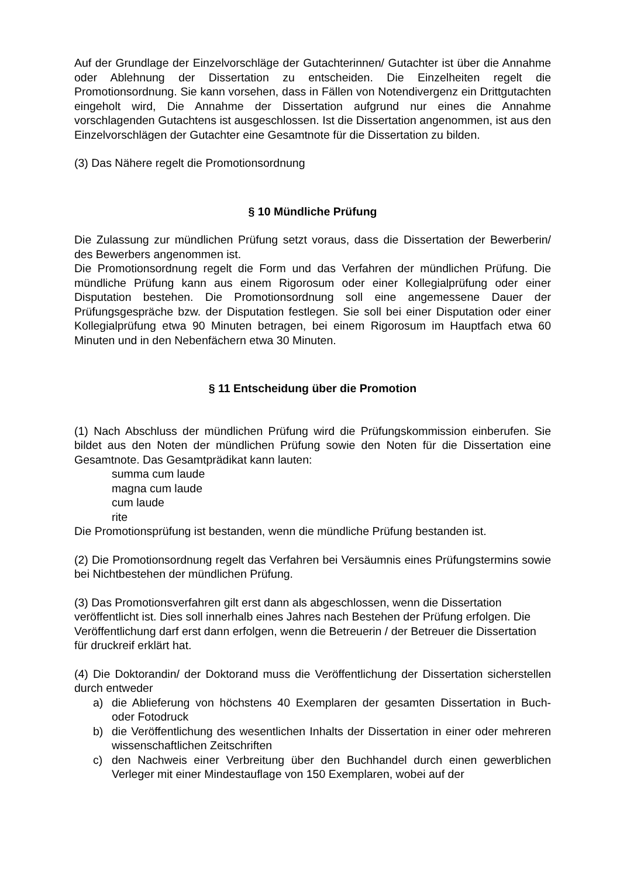Auf der Grundlage der Einzelvorschläge der Gutachterinnen/ Gutachter ist über die Annahme oder Ablehnung der Dissertation zu entscheiden. Die Einzelheiten regelt die Promotionsordnung. Sie kann vorsehen, dass in Fällen von Notendivergenz ein Drittgutachten eingeholt wird, Die Annahme der Dissertation aufgrund nur eines die Annahme vorschlagenden Gutachtens ist ausgeschlossen. Ist die Dissertation angenommen, ist aus den Einzelvorschlägen der Gutachter eine Gesamtnote für die Dissertation zu bilden.
(3) Das Nähere regelt die Promotionsordnung
§ 10 Mündliche Prüfung
Die Zulassung zur mündlichen Prüfung setzt voraus, dass die Dissertation der Bewerberin/ des Bewerbers angenommen ist.
Die Promotionsordnung regelt die Form und das Verfahren der mündlichen Prüfung. Die mündliche Prüfung kann aus einem Rigorosum oder einer Kollegialprüfung oder einer Disputation bestehen. Die Promotionsordnung soll eine angemessene Dauer der Prüfungsgespräche bzw. der Disputation festlegen. Sie soll bei einer Disputation oder einer Kollegialprüfung etwa 90 Minuten betragen, bei einem Rigorosum im Hauptfach etwa 60 Minuten und in den Nebenfächern etwa 30 Minuten.
§ 11 Entscheidung über die Promotion
(1) Nach Abschluss der mündlichen Prüfung wird die Prüfungskommission einberufen. Sie bildet aus den Noten der mündlichen Prüfung sowie den Noten für die Dissertation eine Gesamtnote. Das Gesamtprädikat kann lauten:
summa cum laude
magna cum laude
cum laude
rite
Die Promotionsprüfung ist bestanden, wenn die mündliche Prüfung bestanden ist.
(2) Die Promotionsordnung regelt das Verfahren bei Versäumnis eines Prüfungstermins sowie bei Nichtbestehen der mündlichen Prüfung.
(3) Das Promotionsverfahren gilt erst dann als abgeschlossen, wenn die Dissertation veröffentlicht ist. Dies soll innerhalb eines Jahres nach Bestehen der Prüfung erfolgen. Die Veröffentlichung darf erst dann erfolgen, wenn die Betreuerin / der Betreuer die Dissertation für druckreif erklärt hat.
(4) Die Doktorandin/ der Doktorand muss die Veröffentlichung der Dissertation sicherstellen durch entweder
a) die Ablieferung von höchstens 40 Exemplaren der gesamten Dissertation in Buch- oder Fotodruck
b) die Veröffentlichung des wesentlichen Inhalts der Dissertation in einer oder mehreren wissenschaftlichen Zeitschriften
c) den Nachweis einer Verbreitung über den Buchhandel durch einen gewerblichen Verleger mit einer Mindestauflage von 150 Exemplaren, wobei auf der